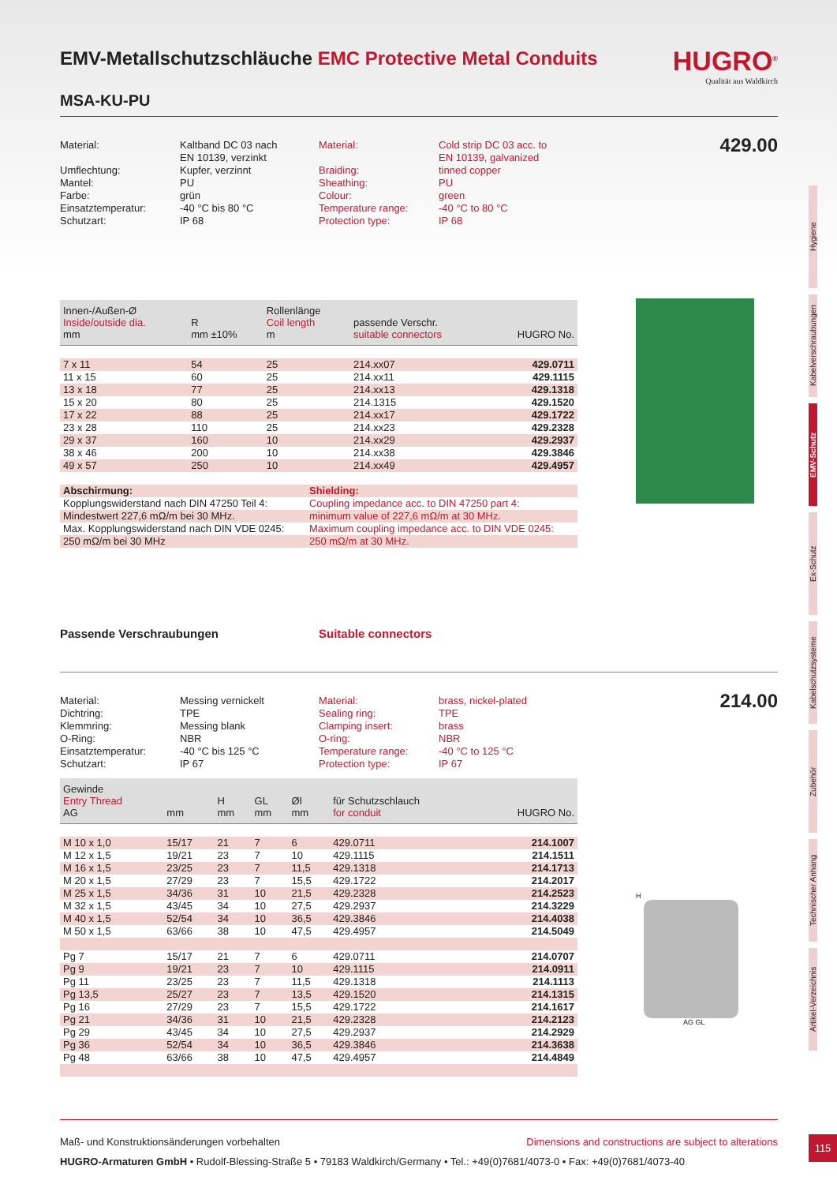EMV-Metallschutzschläuche EMC Protective Metal Conduits
HUGRO<sup>®</sup>
Qualität aus Waldkirch
MSA-KU-PU
Material:
Umflechtung:
Mantel:
Farbe:
Einsatztemperatur:
Schutzart:
Kaltband DC 03 nach
EN 10139, verzinkt
Kupfer, verzinnt
PU
grün
-40 °C bis 80 °C
IP 68
Material:
Braiding:
Sheathing:
Colour:
Temperature range:
Protection type:
Cold strip DC 03 acc. to
EN 10139, galvanized
tinned copper
PU
green
-40 °C to 80 °C
IP 68
429.00
| Innen-/Außen-Ø Inside/outside dia. mm | R mm ±10% | Rollenlänge Coil length m | passende Verschr. suitable connectors | HUGRO No. |
| --- | --- | --- | --- | --- |
| 7 x 11 | 54 | 25 | 214.xx07 | 429.0711 |
| 11 x 15 | 60 | 25 | 214.xx11 | 429.1115 |
| 13 x 18 | 77 | 25 | 214.xx13 | 429.1318 |
| 15 x 20 | 80 | 25 | 214.1315 | 429.1520 |
| 17 x 22 | 88 | 25 | 214.xx17 | 429.1722 |
| 23 x 28 | 110 | 25 | 214.xx23 | 429.2328 |
| 29 x 37 | 160 | 10 | 214.xx29 | 429.2937 |
| 38 x 46 | 200 | 10 | 214.xx38 | 429.3846 |
| 49 x 57 | 250 | 10 | 214.xx49 | 429.4957 |
| Abschirmung: | Shielding: |
| Kopplungswiderstand nach DIN 47250 Teil 4: | Coupling impedance acc. to DIN 47250 part 4: |
| Mindestwert 227,6 mΩ/m bei 30 MHz. | minimum value of 227,6 mΩ/m at 30 MHz. |
| Max. Kopplungswiderstand nach DIN VDE 0245: | Maximum coupling impedance acc. to DIN VDE 0245: |
| 250 mΩ/m bei 30 MHz | 250 mΩ/m at 30 MHz. |
Passende Verschraubungen Suitable connectors
Material:
Dichtring:
Klemmring:
O-Ring:
Einsatztemperatur:
Schutzart:
Messing vernickelt
TPE
Messing blank
NBR
-40 °C bis 125 °C
IP 67
Material:
Sealing ring:
Clamping insert:
O-ring:
Temperature range:
Protection type:
brass, nickel-plated
TPE
brass
NBR
-40 °C to 125 °C
IP 67
214.00
| Gewinde Entry Thread AG | mm | H mm | GL mm | ØI mm | für Schutzschlauch for conduit | HUGRO No. |
| --- | --- | --- | --- | --- | --- | --- |
| M 10 x 1,0 | 15/17 | 21 | 7 | 6 | 429.0711 | 214.1007 |
| M 12 x 1,5 | 19/21 | 23 | 7 | 10 | 429.1115 | 214.1511 |
| M 16 x 1,5 | 23/25 | 23 | 7 | 11,5 | 429.1318 | 214.1713 |
| M 20 x 1,5 | 27/29 | 23 | 7 | 15,5 | 429.1722 | 214.2017 |
| M 25 x 1,5 | 34/36 | 31 | 10 | 21,5 | 429.2328 | 214.2523 |
| M 32 x 1,5 | 43/45 | 34 | 10 | 27,5 | 429.2937 | 214.3229 |
| M 40 x 1,5 | 52/54 | 34 | 10 | 36,5 | 429.3846 | 214.4038 |
| M 50 x 1,5 | 63/66 | 38 | 10 | 47,5 | 429.4957 | 214.5049 |
| Pg 7 | 15/17 | 21 | 7 | 6 | 429.0711 | 214.0707 |
| Pg 9 | 19/21 | 23 | 7 | 10 | 429.1115 | 214.0911 |
| Pg 11 | 23/25 | 23 | 7 | 11,5 | 429.1318 | 214.1113 |
| Pg 13,5 | 25/27 | 23 | 7 | 13,5 | 429.1520 | 214.1315 |
| Pg 16 | 27/29 | 23 | 7 | 15,5 | 429.1722 | 214.1617 |
| Pg 21 | 34/36 | 31 | 10 | 21,5 | 429.2328 | 214.2123 |
| Pg 29 | 43/45 | 34 | 10 | 27,5 | 429.2937 | 214.2929 |
| Pg 36 | 52/54 | 34 | 10 | 36,5 | 429.3846 | 214.3638 |
| Pg 48 | 63/66 | 38 | 10 | 47,5 | 429.4957 | 214.4849 |
H
AG GL
Hygiene
Kabelverschraubungen
EMV-Schutz
Ex-Schutz
Kabelschutzsysteme
Zubehör
Technischer Anhang
Artikel-Verzeichnis
Maß- und Konstruktionsänderungen vorbehalten Dimensions and constructions are subject to alterations
HUGRO-Armaturen GmbH • Rudolf-Blessing-Straße 5 • 79183 Waldkirch/Germany • Tel.: +49(0)7681/4073-0 • Fax: +49(0)7681/4073-40
115